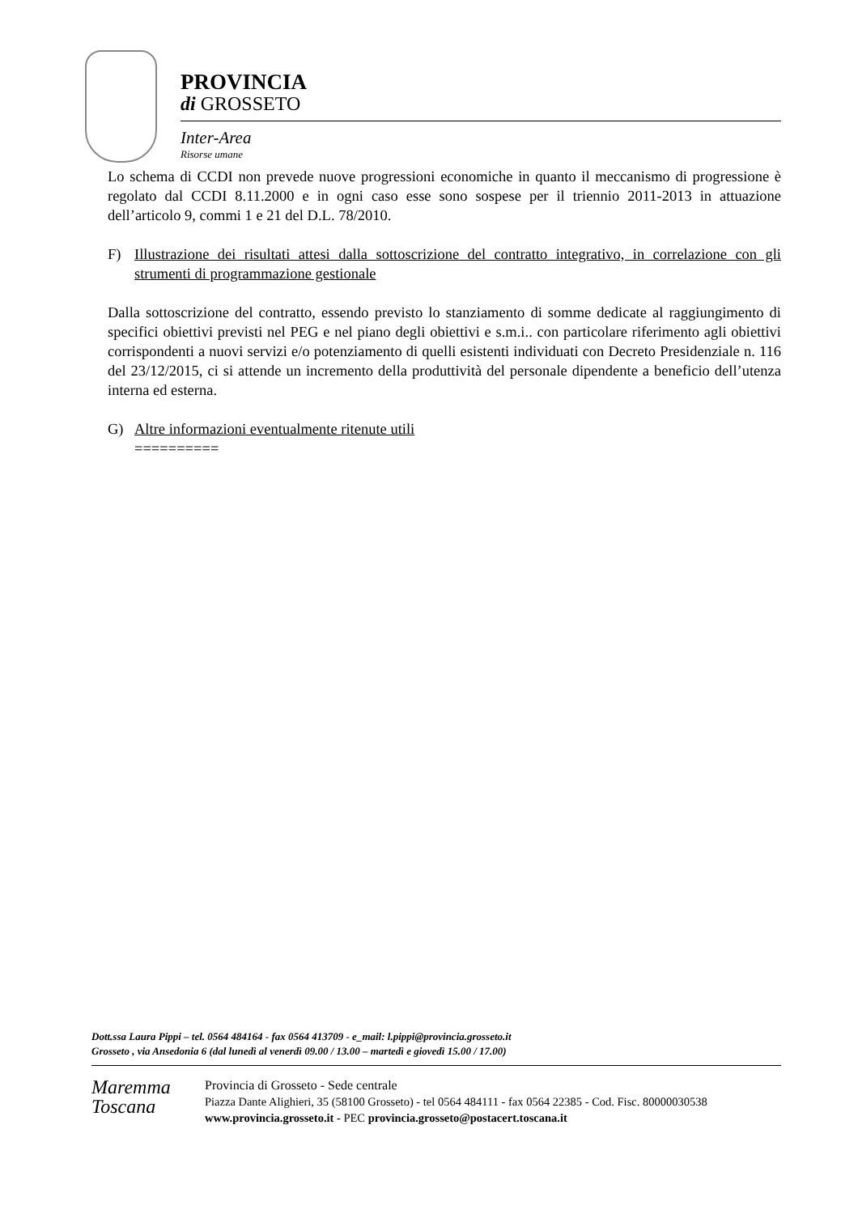PROVINCIA
di GROSSETO
Inter-Area
Risorse umane
Lo schema di CCDI non prevede nuove progressioni economiche in quanto il meccanismo di progressione è regolato dal CCDI 8.11.2000 e in ogni caso esse sono sospese per il triennio 2011-2013 in attuazione dell’articolo 9, commi 1 e 21 del D.L. 78/2010.
F) Illustrazione dei risultati attesi dalla sottoscrizione del contratto integrativo, in correlazione con gli strumenti di programmazione gestionale
Dalla sottoscrizione del contratto, essendo previsto lo stanziamento di somme dedicate al raggiungimento di specifici obiettivi previsti nel PEG e nel piano degli obiettivi e s.m.i.. con particolare riferimento agli obiettivi corrispondenti a nuovi servizi e/o potenziamento di quelli esistenti individuati con Decreto Presidenziale n. 116 del 23/12/2015, ci si attende un incremento della produttività del personale dipendente a beneficio dell’utenza interna ed esterna.
G) Altre informazioni eventualmente ritenute utili
==========
Dott.ssa Laura Pippi – tel. 0564 484164 - fax 0564 413709 - e_mail: l.pippi@provincia.grosseto.it
Grosseto , via Ansedonia 6 (dal lunedì al venerdì 09.00 / 13.00 – martedì e giovedì 15.00 / 17.00)
Maremma
Toscana
Provincia di Grosseto - Sede centrale
Piazza Dante Alighieri, 35 (58100 Grosseto) - tel 0564 484111 - fax 0564 22385 - Cod. Fisc. 80000030538
www.provincia.grosseto.it - PEC provincia.grosseto@postacert.toscana.it